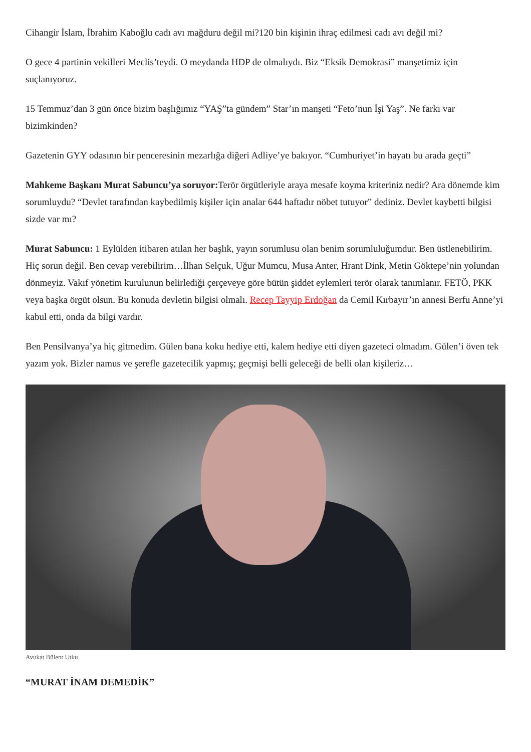Cihangir İslam, İbrahim Kaboğlu cadı avı mağduru değil mi?120 bin kişinin ihraç edilmesi cadı avı değil mi?
O gece 4 partinin vekilleri Meclis’teydi. O meydanda HDP de olmalıydı. Biz “Eksik Demokrasi” manşetimiz için suçlanıyoruz.
15 Temmuz’dan 3 gün önce bizim başlığımız “YAŞ”ta gündem” Star’ın manşeti “Feto’nun İşi Yaş”. Ne farkı var bizimkinden?
Gazetenin GYY odasının bir penceresinin mezarlığa diğeri Adliye’ye bakıyor. “Cumhuriyet’in hayatı bu arada geçti”
Mahkeme Başkanı Murat Sabuncu’ya soruyor: Terör örgütleriyle araya mesafe koyma kriteriniz nedir? Ara dönemde kim sorumluydu? “Devlet tarafından kaybedilmiş kişiler için analar 644 haftadır nöbet tutuyor” dediniz. Devlet kaybetti bilgisi sizde var mı?
Murat Sabuncu: 1 Eylülden itibaren atılan her başlık, yayın sorumlusu olan benim sorumluluğumdur. Ben üstlenebilirim. Hiç sorun değil. Ben cevap verebilirim…İlhan Selçuk, Uğur Mumcu, Musa Anter, Hrant Dink, Metin Göktepe’nin yolundan dönmeyiz. Vakıf yönetim kurulunun belirlediği çerçeveye göre bütün şiddet eylemleri terör olarak tanımlanır. FETÖ, PKK veya başka örgüt olsun. Bu konuda devletin bilgisi olmalı. Recep Tayyip Erdoğan da Cemil Kırbayır’ın annesi Berfu Anne’yi kabul etti, onda da bilgi vardır.
Ben Pensilvanya’ya hiç gitmedim. Gülen bana koku hediye etti, kalem hediye etti diyen gazeteci olmadım. Gülen’i öven tek yazım yok. Bizler namus ve şerefle gazetecilik yapmış; geçmişi belli geleceği de belli olan kişileriz…
Avukat Bülent Utku
“MURAT İNAM DEMEDİK”